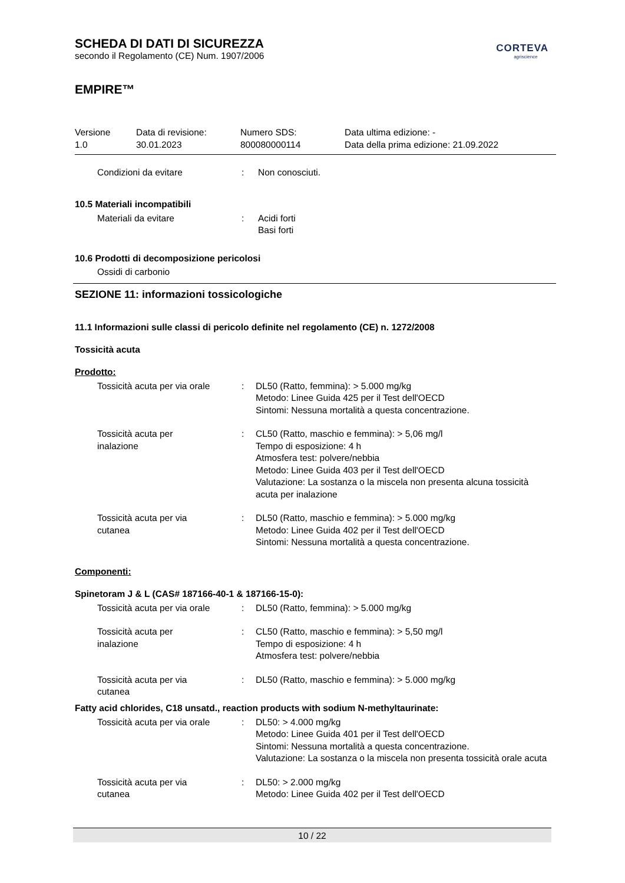CORTEVA
agriscience
SCHEDA DI DATI DI SICUREZZA
secondo il Regolamento (CE) Num. 1907/2006
EMPIRE™
Versione
1.0
Data di revisione:
30.01.2023
Numero SDS:
800080000114
Data ultima edizione: -
Data della prima edizione: 21.09.2022
Condizioni da evitare : Non conosciuti.
10.5 Materiali incompatibili
Materiali da evitare : Acidi forti
Basi forti
10.6 Prodotti di decomposizione pericolosi
Ossidi di carbonio
SEZIONE 11: informazioni tossicologiche
11.1 Informazioni sulle classi di pericolo definite nel regolamento (CE) n. 1272/2008
Tossicità acuta
Prodotto:
Tossicità acuta per via orale
: DL50 (Ratto, femmina): > 5.000 mg/kg
Metodo: Linee Guida 425 per il Test dell'OECD
Sintomi: Nessuna mortalità a questa concentrazione.
Tossicità acuta per
inalazione
: CL50 (Ratto, maschio e femmina): > 5,06 mg/l
Tempo di esposizione: 4 h
Atmosfera test: polvere/nebbia
Metodo: Linee Guida 403 per il Test dell'OECD
Valutazione: La sostanza o la miscela non presenta alcuna tossicità acuta per inalazione
Tossicità acuta per via
cutanea
: DL50 (Ratto, maschio e femmina): > 5.000 mg/kg
Metodo: Linee Guida 402 per il Test dell'OECD
Sintomi: Nessuna mortalità a questa concentrazione.
Componenti:
Spinetoram J & L (CAS# 187166-40-1 & 187166-15-0):
Tossicità acuta per via orale
: DL50 (Ratto, femmina): > 5.000 mg/kg
Tossicità acuta per
inalazione
: CL50 (Ratto, maschio e femmina): > 5,50 mg/l
Tempo di esposizione: 4 h
Atmosfera test: polvere/nebbia
Tossicità acuta per via
cutanea
: DL50 (Ratto, maschio e femmina): > 5.000 mg/kg
Fatty acid chlorides, C18 unsatd., reaction products with sodium N-methyltaurinate:
Tossicità acuta per via orale
: DL50: > 4.000 mg/kg
Metodo: Linee Guida 401 per il Test dell'OECD
Sintomi: Nessuna mortalità a questa concentrazione.
Valutazione: La sostanza o la miscela non presenta tossicità orale acuta
Tossicità acuta per via
cutanea
: DL50: > 2.000 mg/kg
Metodo: Linee Guida 402 per il Test dell'OECD
10 / 22